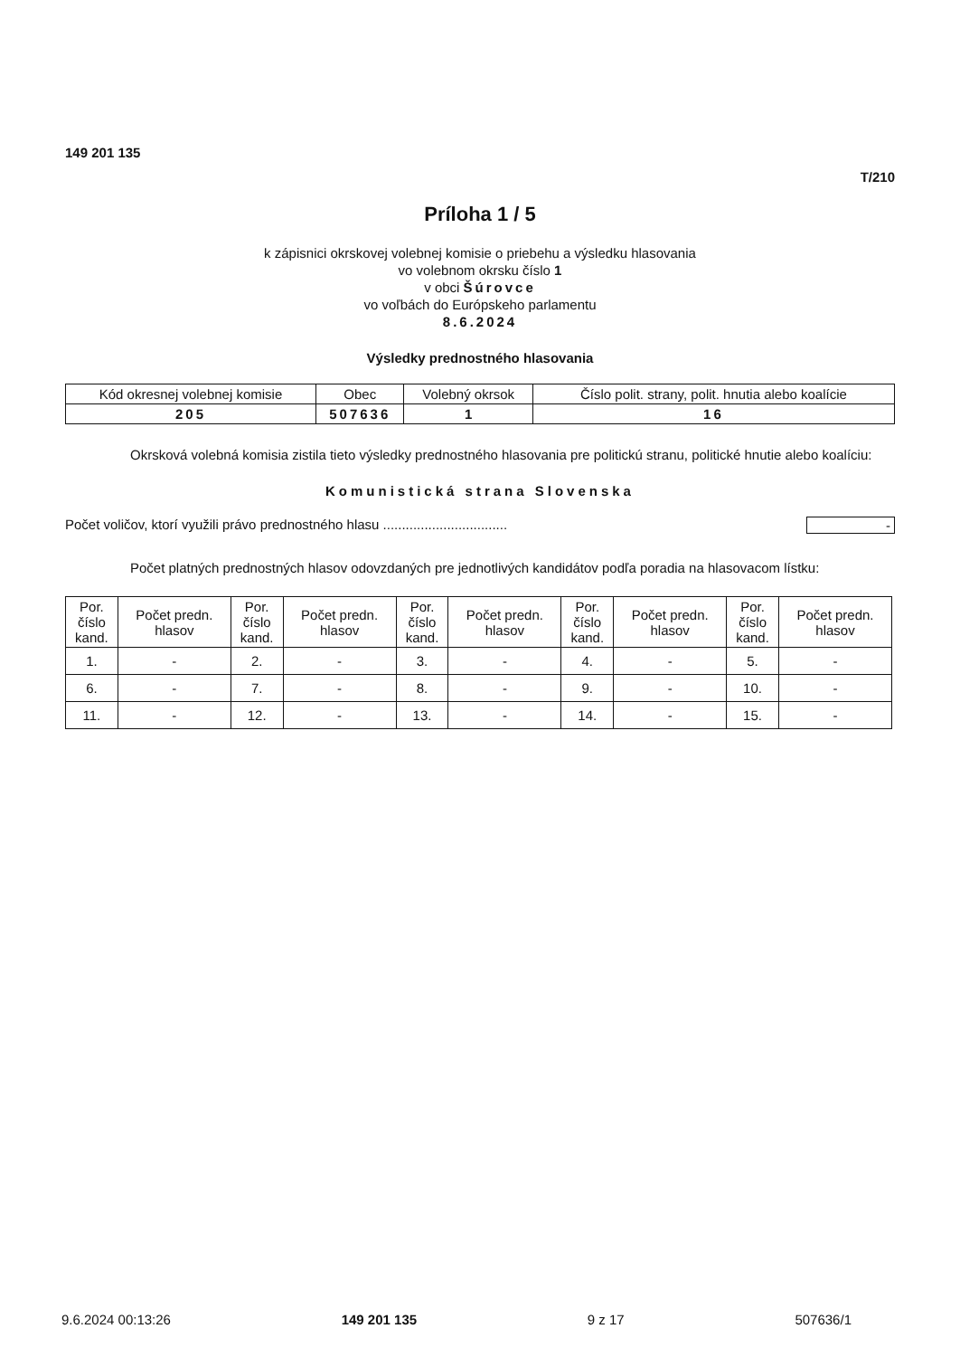149 201 135
T/210
Príloha 1 / 5
k zápisnici okrskovej volebnej komisie o priebehu a výsledku hlasovania
vo volebnom okrsku číslo 1
v obci Šúrovce
vo voľbách do Európskeho parlamentu
8.6.2024
Výsledky prednostného hlasovania
| Kód okresnej volebnej komisie | Obec | Volebný okrsok | Číslo polit. strany, polit. hnutia alebo koalície |
| --- | --- | --- | --- |
| 205 | 507636 | 1 | 16 |
Okrsková volebná komisia zistila tieto výsledky prednostného hlasovania pre politickú stranu, politické hnutie alebo koalíciu:
Komunistická strana Slovenska
Počet voličov, ktorí využili právo prednostného hlasu ................................. -
Počet platných prednostných hlasov odovzdaných pre jednotlivých kandidátov podľa poradia na hlasovacom lístku:
| Por. číslo kand. | Počet predn. hlasov | Por. číslo kand. | Počet predn. hlasov | Por. číslo kand. | Počet predn. hlasov | Por. číslo kand. | Počet predn. hlasov | Por. číslo kand. | Počet predn. hlasov |
| --- | --- | --- | --- | --- | --- | --- | --- | --- | --- |
| 1. | - | 2. | - | 3. | - | 4. | - | 5. | - |
| 6. | - | 7. | - | 8. | - | 9. | - | 10. | - |
| 11. | - | 12. | - | 13. | - | 14. | - | 15. | - |
9.6.2024 00:13:26 149 201 135 9 z 17 507636/1